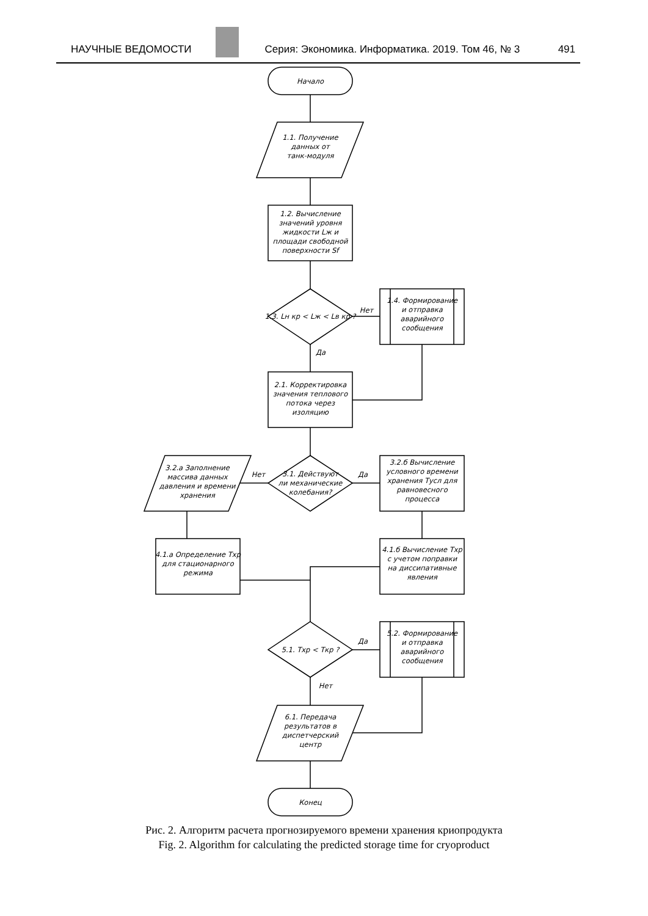НАУЧНЫЕ ВЕДОМОСТИ Серия: Экономика. Информатика. 2019. Том 46, № 3 491
Начало
1.1. Получение
данных от
танк-модуля
1.2. Вычисление
значений уровня
жидкости Lж и
площади свободной
поверхности Sf
1.3. Lн кр < Lж < Lв кр ?
Нет
Да
1.4. Формирование
и отправка
аварийного
сообщения
2.1. Корректировка
значения теплового
потока через
изоляцию
3.1. Действуют
ли механические
колебания?
Нет
Да
3.2.а Заполнение
массива данных
давления и времени
хранения
3.2.б Вычисление
условного времени
хранения Tусл для
равновесного
процесса
4.1.а Определение Tхр
для стационарного
режима
4.1.б Вычисление Tхр
с учетом поправки
на диссипативные
явления
5.1. Tхр < Tкр ?
Да
Нет
5.2. Формирование
и отправка
аварийного
сообщения
6.1. Передача
результатов в
диспетчерский
центр
Конец
Рис. 2. Алгоритм расчета прогнозируемого времени хранения криопродукта
Fig. 2. Algorithm for calculating the predicted storage time for cryoproduct